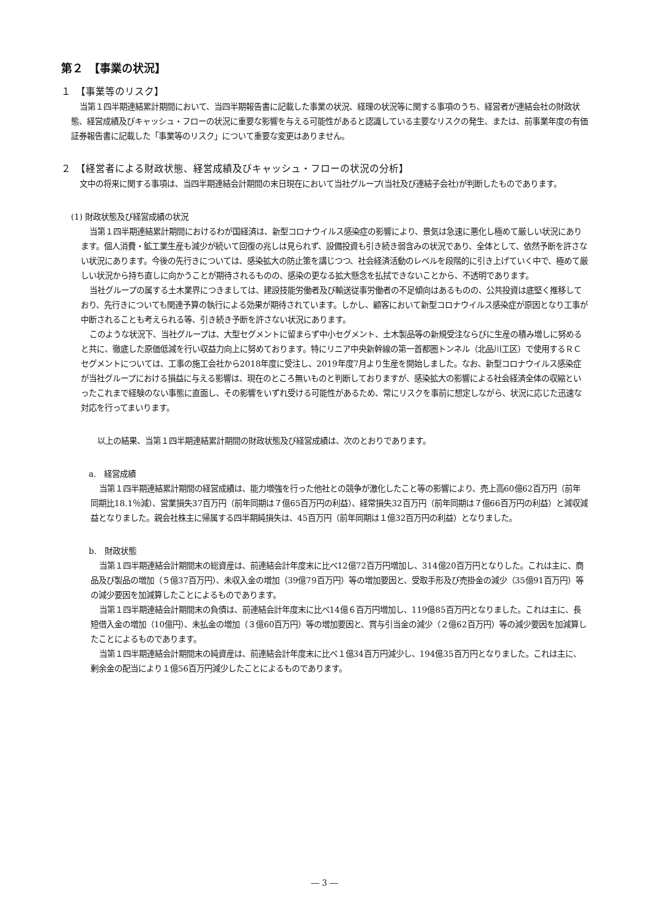第２　【事業の状況】
１　【事業等のリスク】
当第１四半期連結累計期間において、当四半期報告書に記載した事業の状況、経理の状況等に関する事項のうち、経営者が連結会社の財政状態、経営成績及びキャッシュ・フローの状況に重要な影響を与える可能性があると認識している主要なリスクの発生、または、前事業年度の有価証券報告書に記載した「事業等のリスク」について重要な変更はありません。
２　【経営者による財政状態、経営成績及びキャッシュ・フローの状況の分析】
文中の将来に関する事項は、当四半期連結会計期間の末日現在において当社グループ(当社及び連結子会社)が判断したものであります。
(1) 財政状態及び経営成績の状況
当第１四半期連結累計期間におけるわが国経済は、新型コロナウイルス感染症の影響により、景気は急速に悪化し極めて厳しい状況にあります。個人消費・鉱工業生産も減少が続いて回復の兆しは見られず、設備投資も引き続き弱含みの状況であり、全体として、依然予断を許さない状況にあります。今後の先行きについては、感染拡大の防止策を講じつつ、社会経済活動のレベルを段階的に引き上げていく中で、極めて厳しい状況から持ち直しに向かうことが期待されるものの、感染の更なる拡大懸念を払拭できないことから、不透明であります。
当社グループの属する土木業界につきましては、建設技能労働者及び輸送従事労働者の不足傾向はあるものの、公共投資は底堅く推移しており、先行きについても関連予算の執行による効果が期待されています。しかし、顧客において新型コロナウイルス感染症が原因となり工事が中断されることも考えられる等、引き続き予断を許さない状況にあります。
このような状況下、当社グループは、大型セグメントに留まらず中小セグメント、土木製品等の新規受注ならびに生産の積み増しに努めると共に、徹底した原価低減を行い収益力向上に努めております。特にリニア中央新幹線の第一首都圏トンネル（北品川工区）で使用するＲＣセグメントについては、工事の施工会社から2018年度に受注し、2019年度7月より生産を開始しました。なお、新型コロナウイルス感染症が当社グループにおける損益に与える影響は、現在のところ無いものと判断しておりますが、感染拡大の影響による社会経済全体の収縮といったこれまで経験のない事態に直面し、その影響をいずれ受ける可能性があるため、常にリスクを事前に想定しながら、状況に応じた迅速な対応を行ってまいります。
　以上の結果、当第１四半期連結累計期間の財政状態及び経営成績は、次のとおりであります。
　a.　経営成績
当第１四半期連結累計期間の経営成績は、能力増強を行った他社との競争が激化したこと等の影響により、売上高60億62百万円（前年同期比18.1％減）、営業損失37百万円（前年同期は７億65百万円の利益）、経常損失32百万円（前年同期は７億66百万円の利益）と減収減益となりました。親会社株主に帰属する四半期純損失は、45百万円（前年同期は１億32百万円の利益）となりました。
　b.　財政状態
当第１四半期連結会計期間末の総資産は、前連結会計年度末に比べ12億72百万円増加し、314億20百万円となりした。これは主に、商品及び製品の増加（５億37百万円）、未収入金の増加（39億79百万円）等の増加要因と、受取手形及び売掛金の減少（35億91百万円）等の減少要因を加減算したことによるものであります。
当第１四半期連結会計期間末の負債は、前連結会計年度末に比べ14億６百万円増加し、119億85百万円となりました。これは主に、長短借入金の増加（10億円）、未払金の増加（３億60百万円）等の増加要因と、賞与引当金の減少（２億62百万円）等の減少要因を加減算したことによるものであります。
当第１四半期連結会計期間末の純資産は、前連結会計年度末に比べ１億34百万円減少し、194億35百万円となりました。これは主に、剰余金の配当により１億56百万円減少したことによるものであります。
― 3 ―